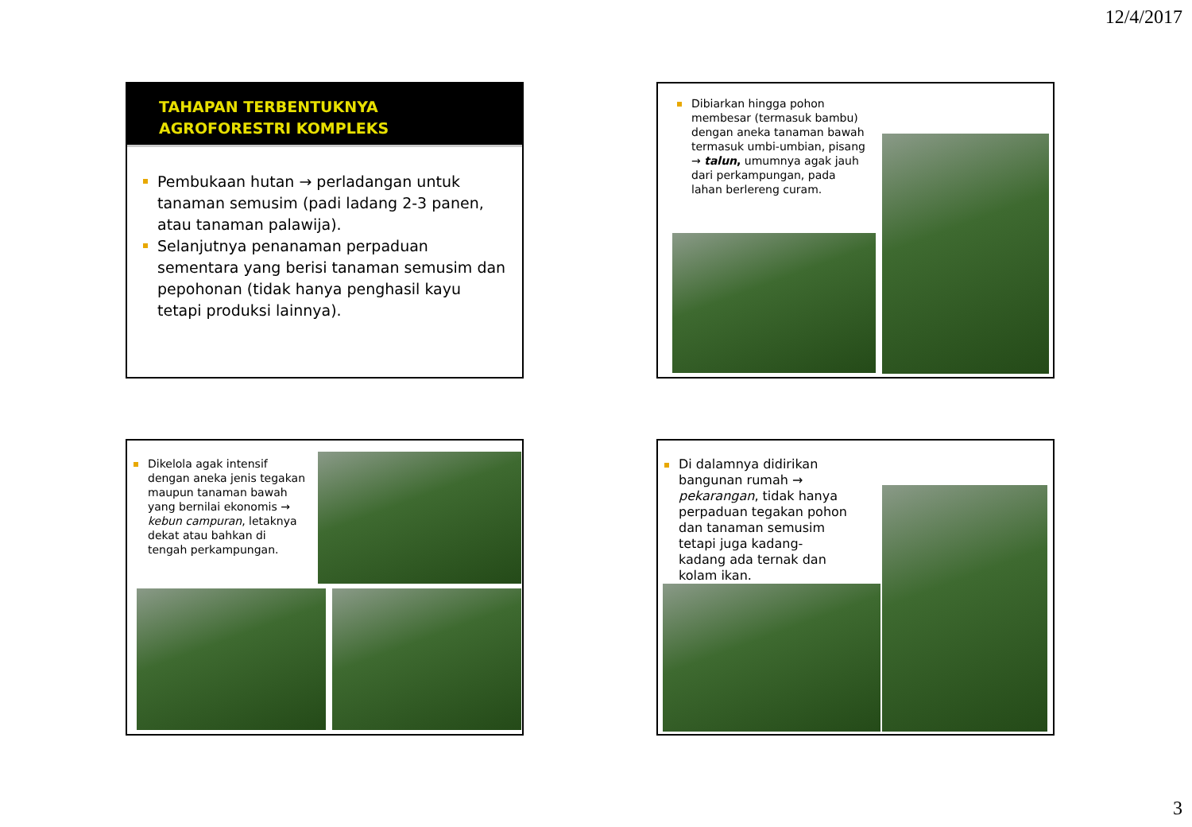12/4/2017
TAHAPAN TERBENTUKNYA
AGROFORESTRI KOMPLEKS
Pembukaan hutan → perladangan untuk tanaman semusim (padi ladang 2-3 panen, atau tanaman palawija).
Selanjutnya penanaman perpaduan sementara yang berisi tanaman semusim dan pepohonan (tidak hanya penghasil kayu tetapi produksi lainnya).
Dibiarkan hingga pohon membesar (termasuk bambu) dengan aneka tanaman bawah termasuk umbi-umbian, pisang → talun, umumnya agak jauh dari perkampungan, pada lahan berlereng curam.
Dikelola agak intensif dengan aneka jenis tegakan maupun tanaman bawah yang bernilai ekonomis → kebun campuran, letaknya dekat atau bahkan di tengah perkampungan.
Di dalamnya didirikan bangunan rumah → pekarangan, tidak hanya perpaduan tegakan pohon dan tanaman semusim tetapi juga kadang-kadang ada ternak dan kolam ikan.
3